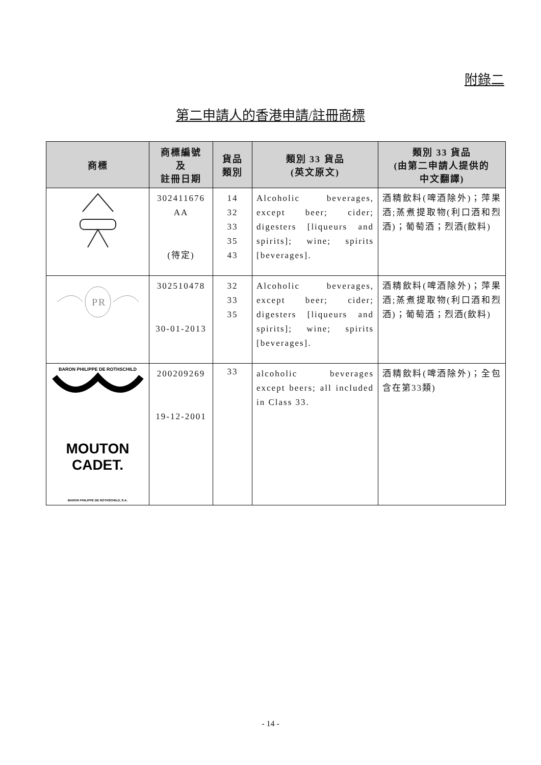附錄二
第二申請人的香港申請/註冊商標
| 商標 | 商標編號 及 註冊日期 | 貨品 類別 | 類別 33 貨品 (英文原文) | 類別 33 貨品 (由第二申請人提供的 中文翻譯) |
| --- | --- | --- | --- | --- |
| | 302411676 AA (待定) | 14 32 33 35 43 | Alcoholic beverages, except beer; cider; digesters [liqueurs and spirits]; wine; spirits [beverages]. | 酒精飲料(啤酒除外)；萍果酒;蒸煮提取物(利口酒和烈酒)；葡萄酒；烈酒(飲料) |
| PR | 302510478 30-01-2013 | 32 33 35 | Alcoholic beverages, except beer; cider; digesters [liqueurs and spirits]; wine; spirits [beverages]. | 酒精飲料(啤酒除外)；萍果酒;蒸煮提取物(利口酒和烈酒)；葡萄酒；烈酒(飲料) |
| BARON PHILIPPE DE ROTHSCHILD MOUTON CADET. BARON PHILIPPE DE ROTHSCHILD, S.A. | 200209269 19-12-2001 | 33 | alcoholic beverages except beers; all included in Class 33. | 酒精飲料(啤酒除外)；全包含在第33類) |
- 14 -